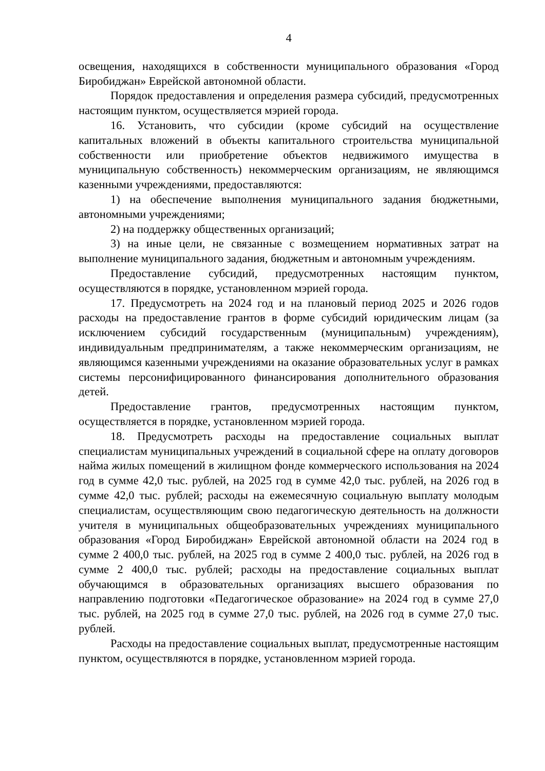4
освещения, находящихся в собственности муниципального образования «Город Биробиджан» Еврейской автономной области.
Порядок предоставления и определения размера субсидий, предусмотренных настоящим пунктом, осуществляется мэрией города.
16. Установить, что субсидии (кроме субсидий на осуществление капитальных вложений в объекты капитального строительства муниципальной собственности или приобретение объектов недвижимого имущества в муниципальную собственность) некоммерческим организациям, не являющимся казенными учреждениями, предоставляются:
1) на обеспечение выполнения муниципального задания бюджетными, автономными учреждениями;
2) на поддержку общественных организаций;
3) на иные цели, не связанные с возмещением нормативных затрат на выполнение муниципального задания, бюджетным и автономным учреждениям.
Предоставление субсидий, предусмотренных настоящим пунктом, осуществляются в порядке, установленном мэрией города.
17. Предусмотреть на 2024 год и на плановый период 2025 и 2026 годов расходы на предоставление грантов в форме субсидий юридическим лицам (за исключением субсидий государственным (муниципальным) учреждениям), индивидуальным предпринимателям, а также некоммерческим организациям, не являющимся казенными учреждениями на оказание образовательных услуг в рамках системы персонифицированного финансирования дополнительного образования детей.
Предоставление грантов, предусмотренных настоящим пунктом, осуществляется в порядке, установленном мэрией города.
18. Предусмотреть расходы на предоставление социальных выплат специалистам муниципальных учреждений в социальной сфере на оплату договоров найма жилых помещений в жилищном фонде коммерческого использования на 2024 год в сумме 42,0 тыс. рублей, на 2025 год в сумме 42,0 тыс. рублей, на 2026 год в сумме 42,0 тыс. рублей; расходы на ежемесячную социальную выплату молодым специалистам, осуществляющим свою педагогическую деятельность на должности учителя в муниципальных общеобразовательных учреждениях муниципального образования «Город Биробиджан» Еврейской автономной области на 2024 год в сумме 2 400,0 тыс. рублей, на 2025 год в сумме 2 400,0 тыс. рублей, на 2026 год в сумме 2 400,0 тыс. рублей; расходы на предоставление социальных выплат обучающимся в образовательных организациях высшего образования по направлению подготовки «Педагогическое образование» на 2024 год в сумме 27,0 тыс. рублей, на 2025 год в сумме 27,0 тыс. рублей, на 2026 год в сумме 27,0 тыс. рублей.
Расходы на предоставление социальных выплат, предусмотренные настоящим пунктом, осуществляются в порядке, установленном мэрией города.